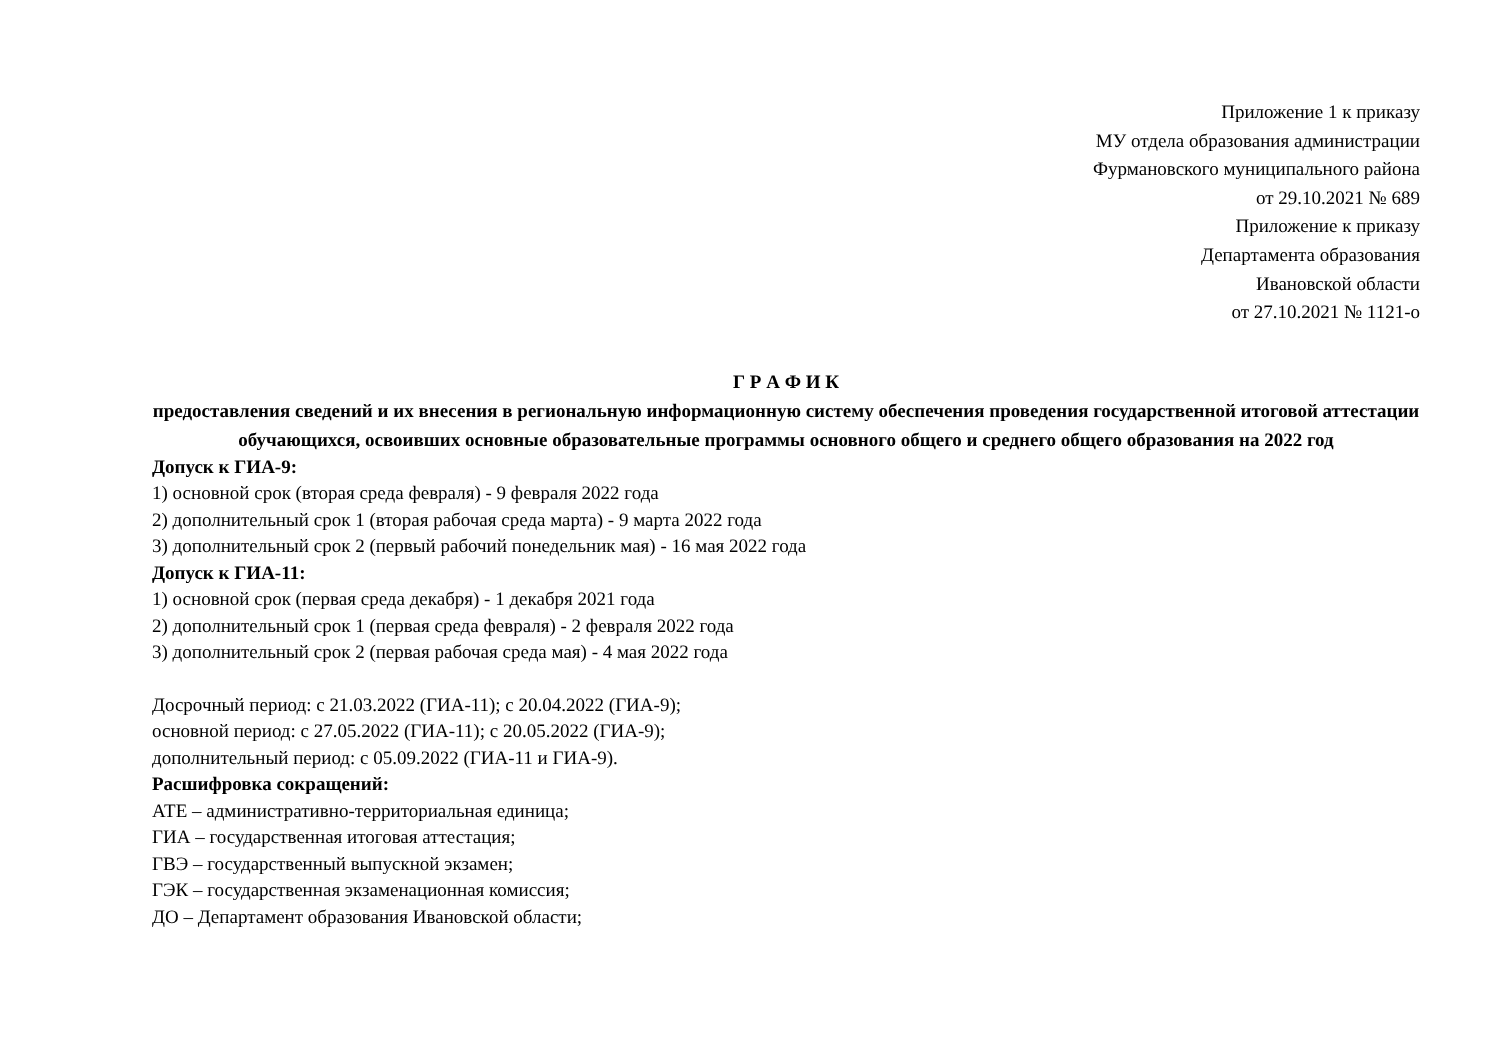Приложение 1 к приказу
МУ отдела образования администрации
Фурмановского муниципального района
от 29.10.2021 № 689
Приложение к приказу
Департамента образования
Ивановской области
от 27.10.2021 № 1121-о
Г Р А Ф И К
предоставления сведений и их внесения в региональную информационную систему обеспечения проведения государственной итоговой аттестации обучающихся, освоивших основные образовательные программы основного общего и среднего общего образования на 2022 год
Допуск к ГИА-9:
1) основной срок (вторая среда февраля) - 9 февраля 2022 года
2) дополнительный срок 1 (вторая рабочая среда марта) - 9 марта 2022 года
3) дополнительный срок 2 (первый рабочий понедельник мая) - 16 мая 2022 года
Допуск к ГИА-11:
1) основной срок (первая среда декабря) - 1 декабря 2021 года
2) дополнительный срок 1 (первая среда февраля) - 2 февраля 2022 года
3) дополнительный срок 2 (первая рабочая среда мая) - 4 мая 2022 года
Досрочный период: с 21.03.2022 (ГИА-11); с 20.04.2022 (ГИА-9);
основной период: с 27.05.2022 (ГИА-11); с 20.05.2022 (ГИА-9);
дополнительный период: с 05.09.2022 (ГИА-11 и ГИА-9).
Расшифровка сокращений:
АТЕ – административно-территориальная единица;
ГИА – государственная итоговая аттестация;
ГВЭ – государственный выпускной экзамен;
ГЭК – государственная экзаменационная комиссия;
ДО – Департамент образования Ивановской области;